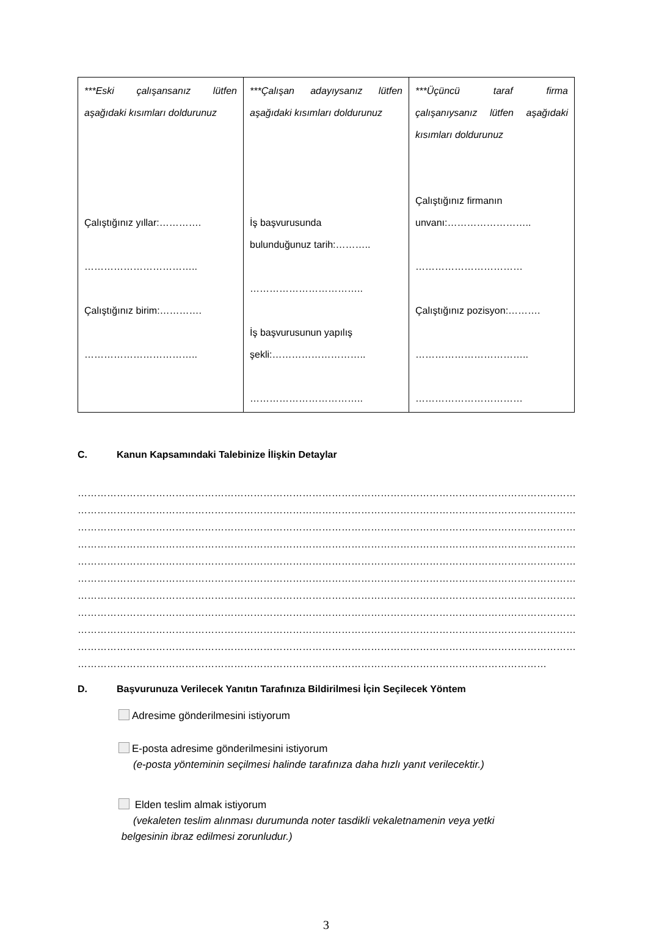| ***Eski çalışansanız lütfen aşağıdaki kısımları doldurunuz Çalıştığınız yıllar:…………. …………………………….. Çalıştığınız birim:…………. …………………………….. | ***Çalışan adayıysanız lütfen aşağıdaki kısımları doldurunuz İş başvurusunda bulunduğunuz tarih:……….. …………………………….. İş başvurusunun yapılış şekli:……………………….. …………………………….. | ***Üçüncü taraf firma çalışanıysanız lütfen aşağıdaki kısımları doldurunuz Çalıştığınız firmanın unvanı:…………………….. …………………………… Çalıştığınız pozisyon:………. …………………………….. …………………………… |
C. Kanun Kapsamındaki Talebinize İlişkin Detaylar
……………………………………………………………………………………………………………………………………………………
……………………………………………………………………………………………………………………………………………………
……………………………………………………………………………………………………………………………………………………
……………………………………………………………………………………………………………………………………………………
……………………………………………………………………………………………………………………………………………………
……………………………………………………………………………………………………………………………………………………
……………………………………………………………………………………………………………………………………………………
……………………………………………………………………………………………………………………………………………………
……………………………………………………………………………………………………………………………………………………
……………………………………………………………………………………………………………………………………………………
………………………………………………………………………………………………………………………………
D. Başvurunuza Verilecek Yanıtın Tarafınıza Bildirilmesi İçin Seçilecek Yöntem
Adresime gönderilmesini istiyorum
E-posta adresime gönderilmesini istiyorum
(e-posta yönteminin seçilmesi halinde tarafınıza daha hızlı yanıt verilecektir.)
Elden teslim almak istiyorum
(vekaleten teslim alınması durumunda noter tasdikli vekaletnamenin veya yetki
belgesinin ibraz edilmesi zorunludur.)
3